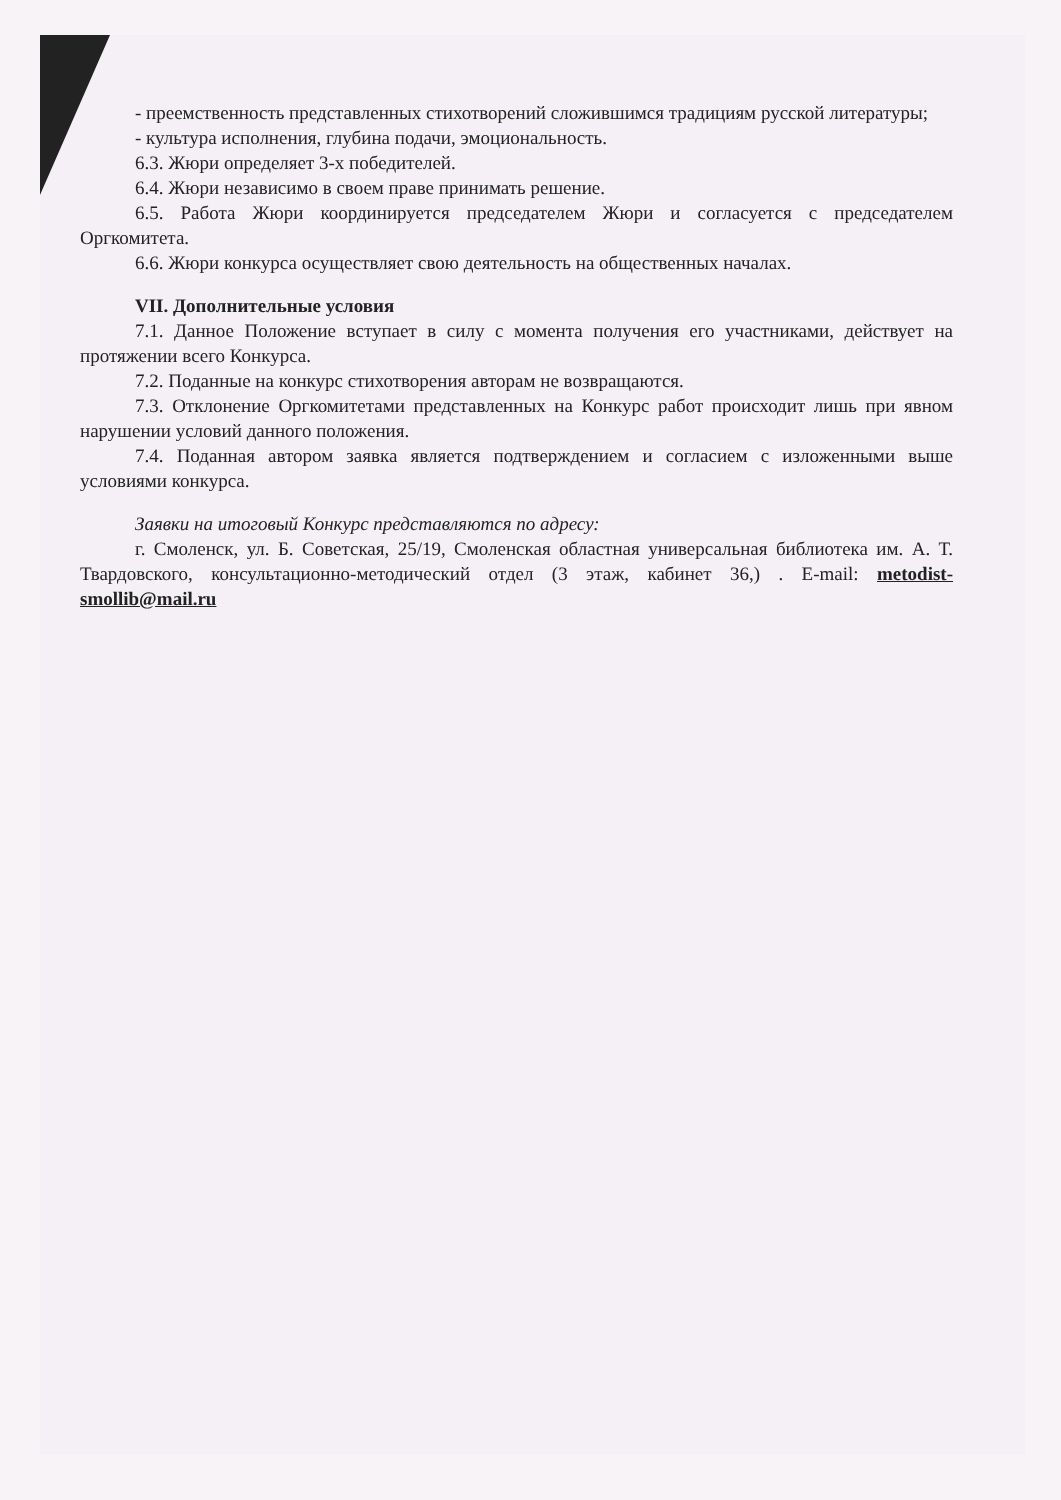- преемственность представленных стихотворений сложившимся традициям русской литературы;
- культура исполнения, глубина подачи, эмоциональность.
6.3. Жюри определяет 3-х победителей.
6.4. Жюри независимо в своем праве принимать решение.
6.5. Работа Жюри координируется председателем Жюри и согласуется с председателем Оргкомитета.
6.6. Жюри конкурса осуществляет свою деятельность на общественных началах.
VII. Дополнительные условия
7.1. Данное Положение вступает в силу с момента получения его участниками, действует на протяжении всего Конкурса.
7.2. Поданные на конкурс стихотворения авторам не возвращаются.
7.3. Отклонение Оргкомитетами представленных на Конкурс работ происходит лишь при явном нарушении условий данного положения.
7.4. Поданная автором заявка является подтверждением и согласием с изложенными выше условиями конкурса.
Заявки на итоговый Конкурс представляются по адресу:
г. Смоленск, ул. Б. Советская, 25/19, Смоленская областная универсальная библиотека им. А. Т. Твардовского, консультационно-методический отдел (3 этаж, кабинет 36,) . E-mail: metodist-smollib@mail.ru